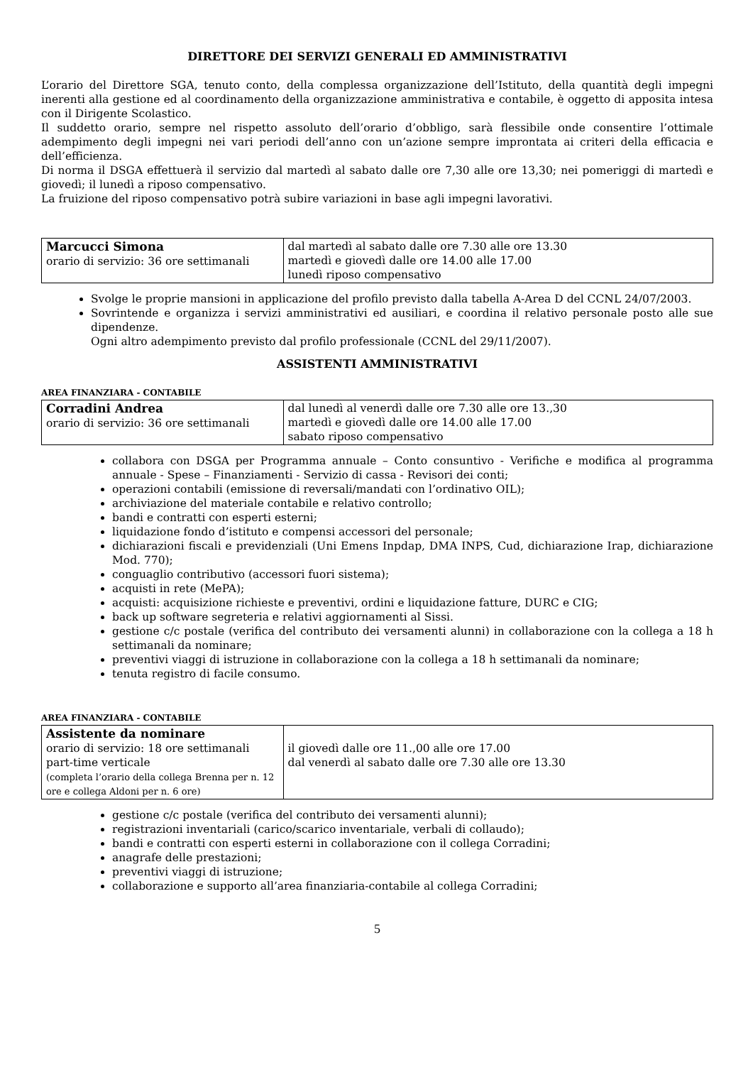DIRETTORE DEI SERVIZI GENERALI ED AMMINISTRATIVI
L’orario del Direttore SGA, tenuto conto, della complessa organizzazione dell’Istituto, della quantità degli impegni inerenti alla gestione ed al coordinamento della organizzazione amministrativa e contabile, è oggetto di apposita intesa con il Dirigente Scolastico.
Il suddetto orario, sempre nel rispetto assoluto dell’orario d’obbligo, sarà flessibile onde consentire l’ottimale adempimento degli impegni nei vari periodi dell’anno con un’azione sempre improntata ai criteri della efficacia e dell’efficienza.
Di norma il DSGA effettuerà il servizio dal martedì al sabato dalle ore 7,30 alle ore 13,30; nei pomeriggi di martedì e giovedì; il lunedì a riposo compensativo.
La fruizione del riposo compensativo potrà subire variazioni in base agli impegni lavorativi.
| Marcucci Simona orario di servizio: 36 ore settimanali | dal martedì al sabato dalle ore 7.30 alle ore 13.30 martedì e giovedì dalle ore 14.00 alle 17.00 lunedì riposo compensativo |
Svolge le proprie mansioni in applicazione del profilo previsto dalla tabella A-Area D del CCNL 24/07/2003.
Sovrintende e organizza i servizi amministrativi ed ausiliari, e coordina il relativo personale posto alle sue dipendenze.
Ogni altro adempimento previsto dal profilo professionale (CCNL del 29/11/2007).
ASSISTENTI AMMINISTRATIVI
AREA FINANZIARA - CONTABILE
| Corradini Andrea orario di servizio: 36 ore settimanali | dal lunedì al venerdì dalle ore 7.30 alle ore 13.,30 martedì e giovedì dalle ore 14.00 alle 17.00 sabato riposo compensativo |
collabora con DSGA per Programma annuale – Conto consuntivo - Verifiche e modifica al programma annuale - Spese – Finanziamenti - Servizio di cassa - Revisori dei conti;
operazioni contabili (emissione di reversali/mandati con l’ordinativo OIL);
archiviazione del materiale contabile e relativo controllo;
bandi e contratti con esperti esterni;
liquidazione fondo d’istituto e compensi accessori del personale;
dichiarazioni fiscali e previdenziali (Uni Emens Inpdap, DMA INPS, Cud, dichiarazione Irap, dichiarazione Mod. 770);
conguaglio contributivo (accessori fuori sistema);
acquisti in rete (MePA);
acquisti: acquisizione richieste e preventivi, ordini e liquidazione fatture, DURC e CIG;
back up software segreteria e relativi aggiornamenti al Sissi.
gestione c/c postale (verifica del contributo dei versamenti alunni) in collaborazione con la collega a 18 h settimanali da nominare;
preventivi viaggi di istruzione in collaborazione con la collega a 18 h settimanali da nominare;
tenuta registro di facile consumo.
AREA FINANZIARA - CONTABILE
| Assistente da nominare orario di servizio: 18 ore settimanali part-time verticale (completa l’orario della collega Brenna per n. 12 ore e collega Aldoni per n. 6 ore) | il giovedì dalle ore 11.,00 alle ore 17.00 dal venerdì al sabato dalle ore 7.30 alle ore 13.30 |
gestione c/c postale (verifica del contributo dei versamenti alunni);
registrazioni inventariali (carico/scarico inventariale, verbali di collaudo);
bandi e contratti con esperti esterni in collaborazione con il collega Corradini;
anagrafe delle prestazioni;
preventivi viaggi di istruzione;
collaborazione e supporto all’area finanziaria-contabile al collega Corradini;
5